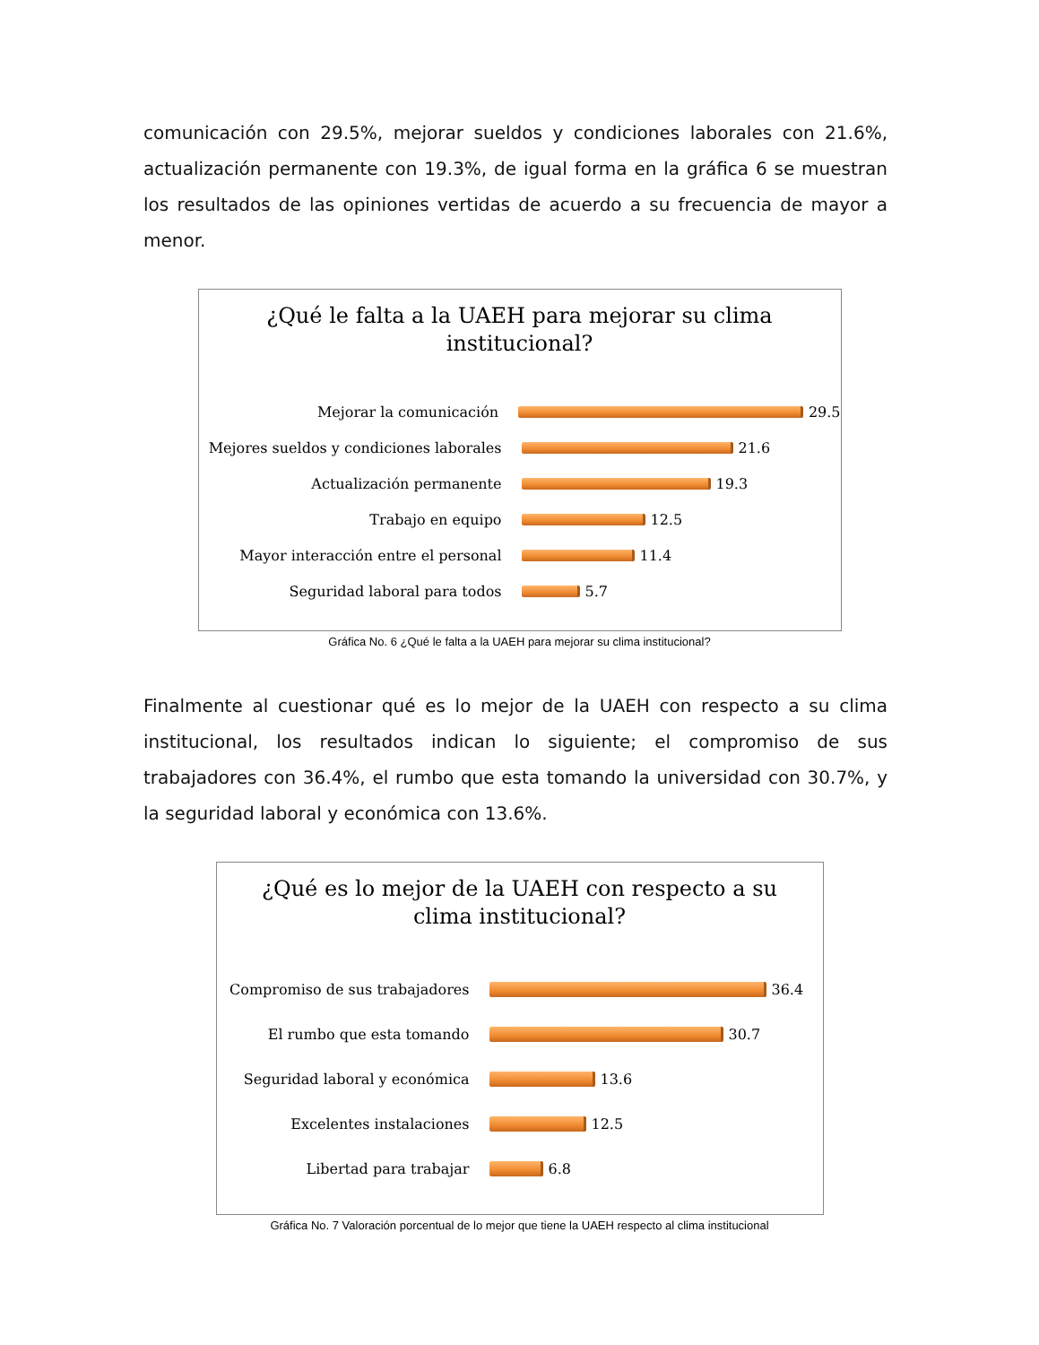comunicación con 29.5%, mejorar sueldos y condiciones laborales con 21.6%, actualización permanente con 19.3%, de igual forma en la gráfica 6 se muestran los resultados de las opiniones vertidas de acuerdo a su frecuencia de mayor a menor.
¿Qué le falta a la UAEH para mejorar su clima
institucional?
Mejorar la comunicación 29.5
Mejores sueldos y condiciones laborales
21.6
Actualización permanente 19.3
Trabajo en equipo 12.5
Mayor interacción entre el personal 11.4
Seguridad laboral para todos 5.7
Gráfica No. 6 ¿Qué le falta a la UAEH para mejorar su clima institucional?
Finalmente al cuestionar qué es lo mejor de la UAEH con respecto a su clima institucional, los resultados indican lo siguiente; el compromiso de sus trabajadores con 36.4%, el rumbo que esta tomando la universidad con 30.7%, y la seguridad laboral y económica con 13.6%.
¿Qué es lo mejor de la UAEH con respecto a su
clima institucional?
Compromiso de sus trabajadores 36.4
El rumbo que esta tomando 30.7
Seguridad laboral y económica 13.6
Excelentes instalaciones 12.5
Libertad para trabajar 6.8
Gráfica No. 7 Valoración porcentual de lo mejor que tiene la UAEH respecto al clima institucional